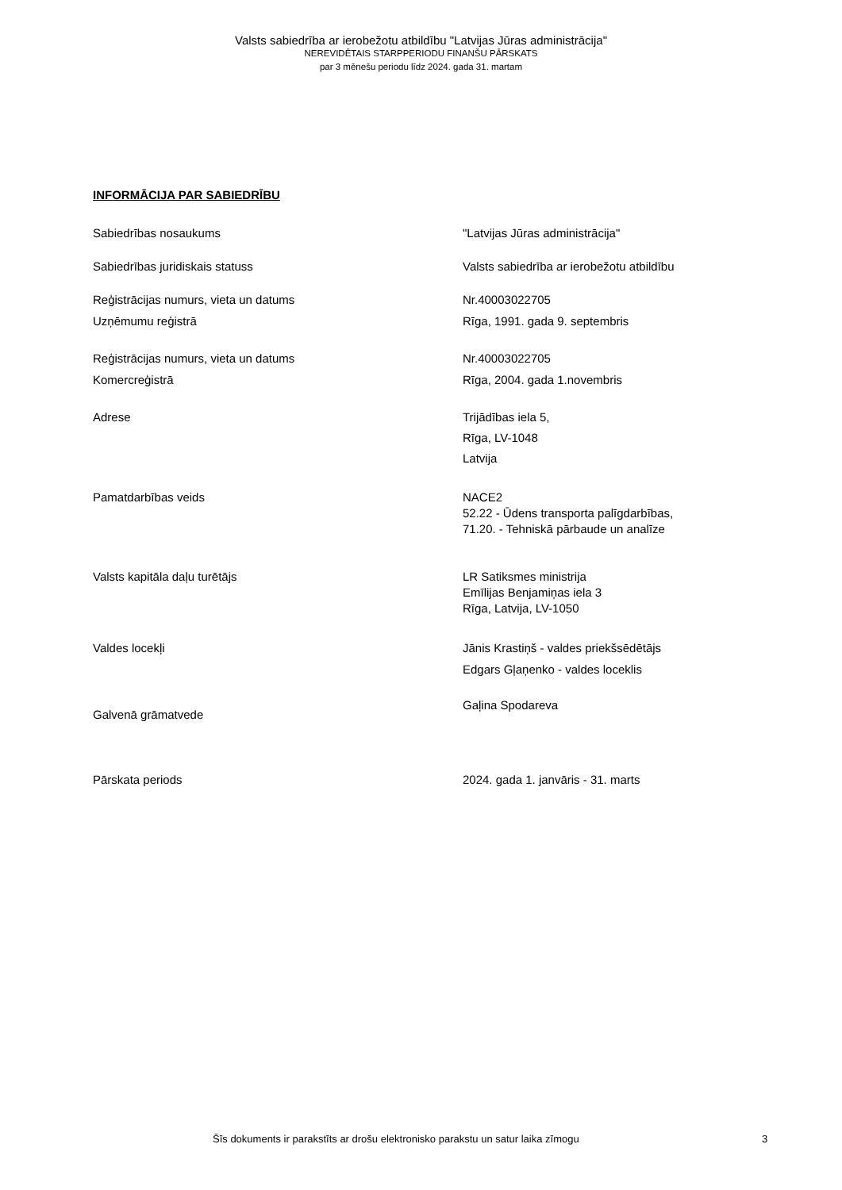Valsts sabiedrība ar ierobežotu atbildību "Latvijas Jūras administrācija"
NEREVIDĒTAIS STARPPERIODU FINANŠU PĀRSKATS
par 3 mēnešu periodu līdz 2024. gada 31. martam
INFORMĀCIJA PAR SABIEDRĪBU
Sabiedrības nosaukums "Latvijas Jūras administrācija"
Sabiedrības juridiskais statuss Valsts sabiedrība ar ierobežotu atbildību
Reģistrācijas numurs, vieta un datums
Uzņēmumu reģistrā
Nr.40003022705
Rīga, 1991. gada 9. septembris
Reģistrācijas numurs, vieta un datums
Komercreģistrā
Nr.40003022705
Rīga, 2004. gada 1.novembris
Adrese Trijādības iela 5,
Rīga, LV-1048
Latvija
Pamatdarbības veids NACE2
52.22 - Ūdens transporta palīgdarbības,
71.20. - Tehniskā pārbaude un analīze
Valsts kapitāla daļu turētājs LR Satiksmes ministrija
Emīlijas Benjamiņas iela 3
Rīga, Latvija, LV-1050
Valdes locekļi Jānis Krastiņš - valdes priekšsēdētājs
Edgars Gļaņenko - valdes loceklis
Galvenā grāmatvede
Gaļina Spodareva
Pārskata periods 2024. gada 1. janvāris - 31. marts
Šīs dokuments ir parakstīts ar drošu elektronisko parakstu un satur laika zīmogu 3